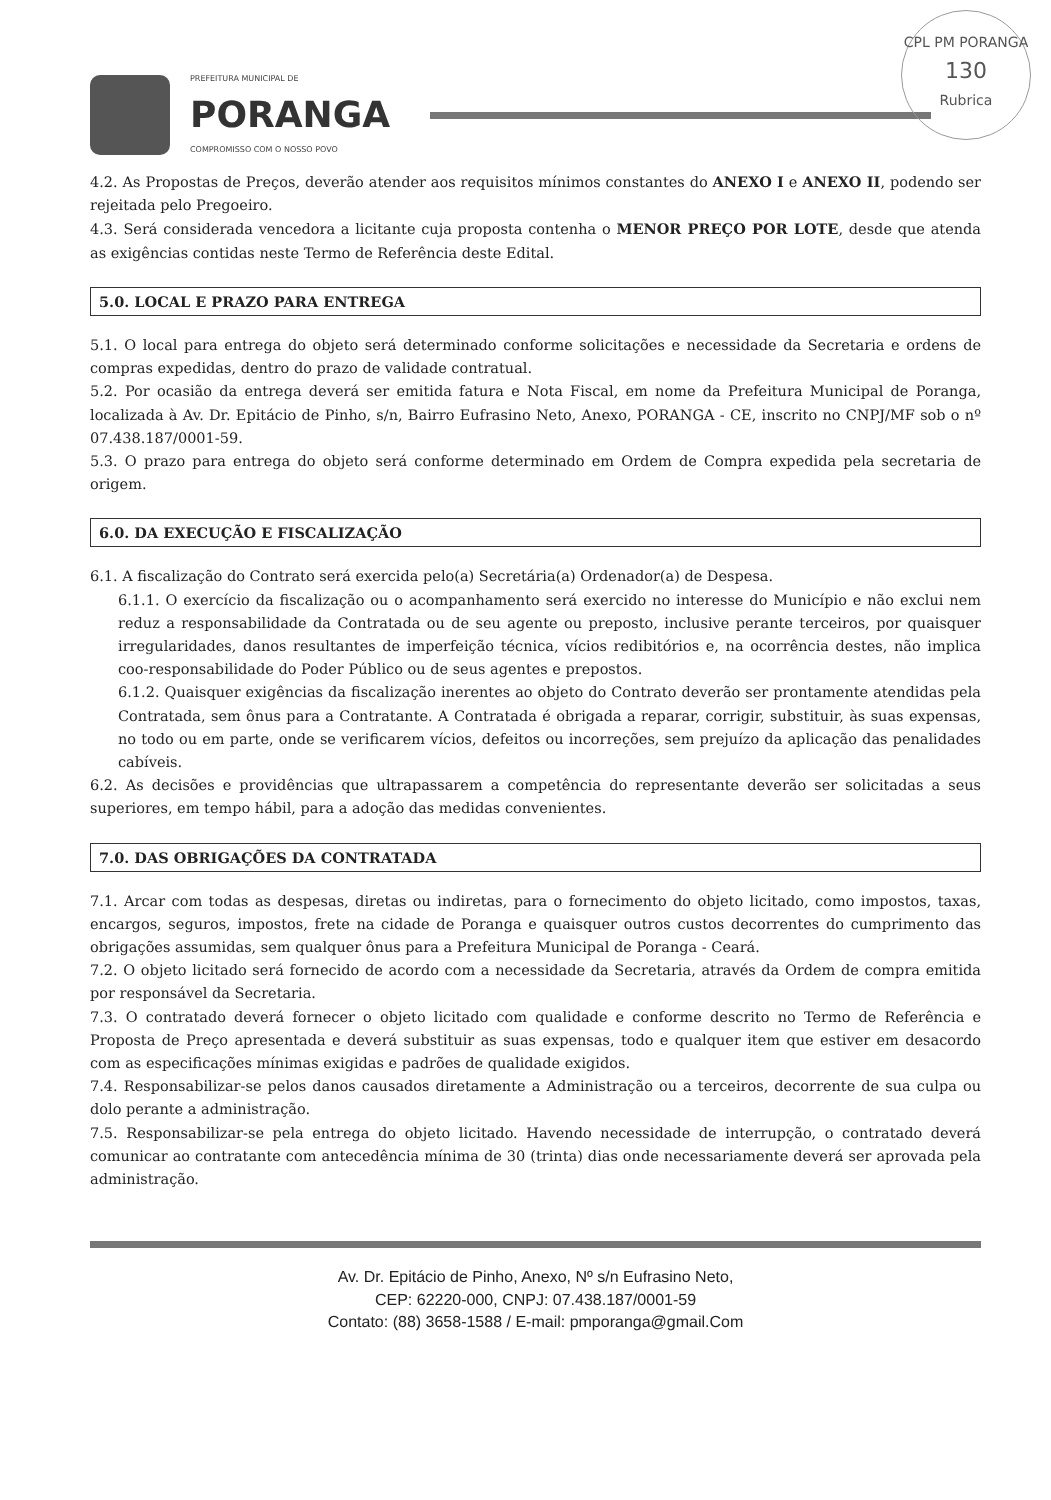CPL PM PORANGA
130
Rubrica
PREFEITURA MUNICIPAL DE
PORANGA
COMPROMISSO COM O NOSSO POVO
4.2. As Propostas de Preços, deverão atender aos requisitos mínimos constantes do ANEXO I e ANEXO II, podendo ser rejeitada pelo Pregoeiro.
4.3. Será considerada vencedora a licitante cuja proposta contenha o MENOR PREÇO POR LOTE, desde que atenda as exigências contidas neste Termo de Referência deste Edital.
5.0. LOCAL E PRAZO PARA ENTREGA
5.1. O local para entrega do objeto será determinado conforme solicitações e necessidade da Secretaria e ordens de compras expedidas, dentro do prazo de validade contratual.
5.2. Por ocasião da entrega deverá ser emitida fatura e Nota Fiscal, em nome da Prefeitura Municipal de Poranga, localizada à Av. Dr. Epitácio de Pinho, s/n, Bairro Eufrasino Neto, Anexo, PORANGA - CE, inscrito no CNPJ/MF sob o nº 07.438.187/0001-59.
5.3. O prazo para entrega do objeto será conforme determinado em Ordem de Compra expedida pela secretaria de origem.
6.0. DA EXECUÇÃO E FISCALIZAÇÃO
6.1. A fiscalização do Contrato será exercida pelo(a) Secretária(a) Ordenador(a) de Despesa.
6.1.1. O exercício da fiscalização ou o acompanhamento será exercido no interesse do Município e não exclui nem reduz a responsabilidade da Contratada ou de seu agente ou preposto, inclusive perante terceiros, por quaisquer irregularidades, danos resultantes de imperfeição técnica, vícios redibitórios e, na ocorrência destes, não implica coo-responsabilidade do Poder Público ou de seus agentes e prepostos.
6.1.2. Quaisquer exigências da fiscalização inerentes ao objeto do Contrato deverão ser prontamente atendidas pela Contratada, sem ônus para a Contratante. A Contratada é obrigada a reparar, corrigir, substituir, às suas expensas, no todo ou em parte, onde se verificarem vícios, defeitos ou incorreções, sem prejuízo da aplicação das penalidades cabíveis.
6.2. As decisões e providências que ultrapassarem a competência do representante deverão ser solicitadas a seus superiores, em tempo hábil, para a adoção das medidas convenientes.
7.0. DAS OBRIGAÇÕES DA CONTRATADA
7.1. Arcar com todas as despesas, diretas ou indiretas, para o fornecimento do objeto licitado, como impostos, taxas, encargos, seguros, impostos, frete na cidade de Poranga e quaisquer outros custos decorrentes do cumprimento das obrigações assumidas, sem qualquer ônus para a Prefeitura Municipal de Poranga - Ceará.
7.2. O objeto licitado será fornecido de acordo com a necessidade da Secretaria, através da Ordem de compra emitida por responsável da Secretaria.
7.3. O contratado deverá fornecer o objeto licitado com qualidade e conforme descrito no Termo de Referência e Proposta de Preço apresentada e deverá substituir as suas expensas, todo e qualquer item que estiver em desacordo com as especificações mínimas exigidas e padrões de qualidade exigidos.
7.4. Responsabilizar-se pelos danos causados diretamente a Administração ou a terceiros, decorrente de sua culpa ou dolo perante a administração.
7.5. Responsabilizar-se pela entrega do objeto licitado. Havendo necessidade de interrupção, o contratado deverá comunicar ao contratante com antecedência mínima de 30 (trinta) dias onde necessariamente deverá ser aprovada pela administração.
Av. Dr. Epitácio de Pinho, Anexo, Nº s/n Eufrasino Neto,
CEP: 62220-000, CNPJ: 07.438.187/0001-59
Contato: (88) 3658-1588 / E-mail: pmporanga@gmail.Com